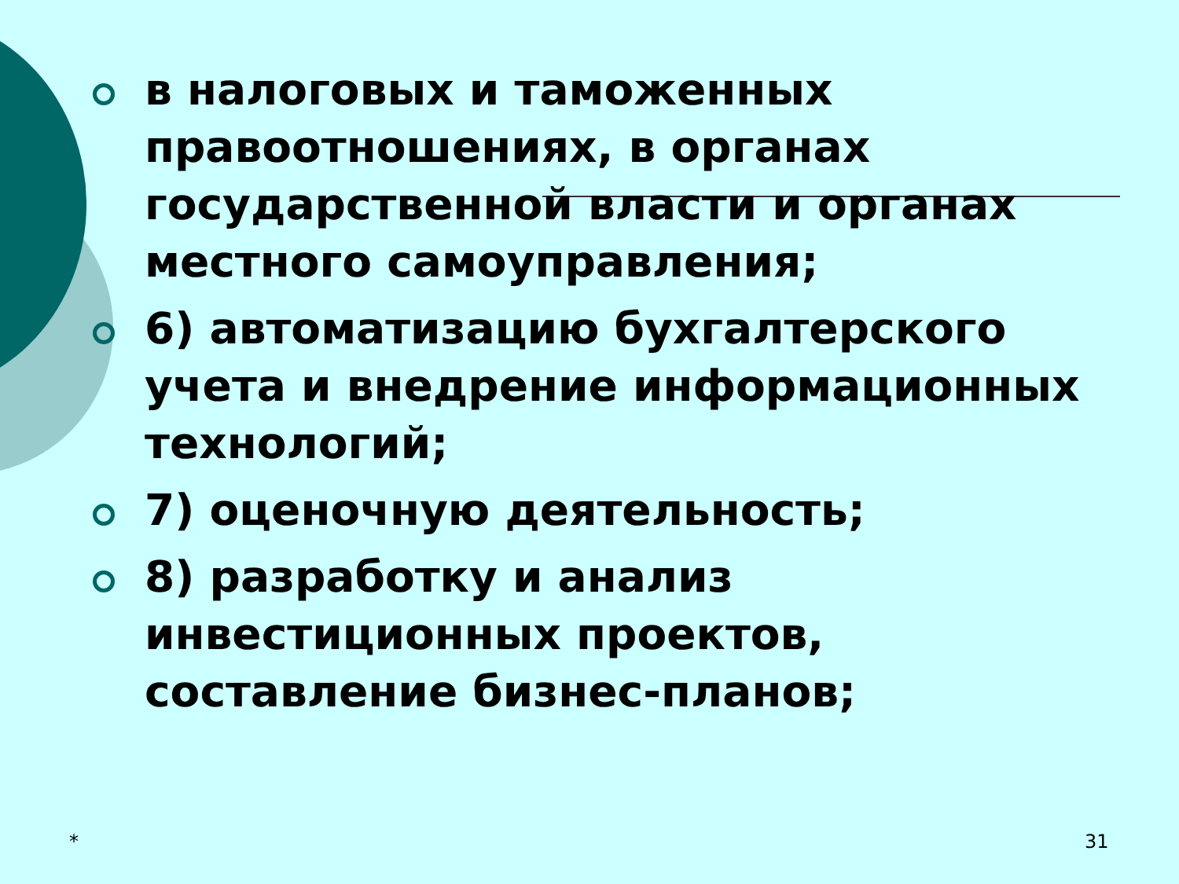в налоговых и таможенных правоотношениях, в органах государственной власти и органах местного самоуправления;
6) автоматизацию бухгалтерского учета и внедрение информационных технологий;
7) оценочную деятельность;
8) разработку и анализ инвестиционных проектов, составление бизнес-планов;
* 31